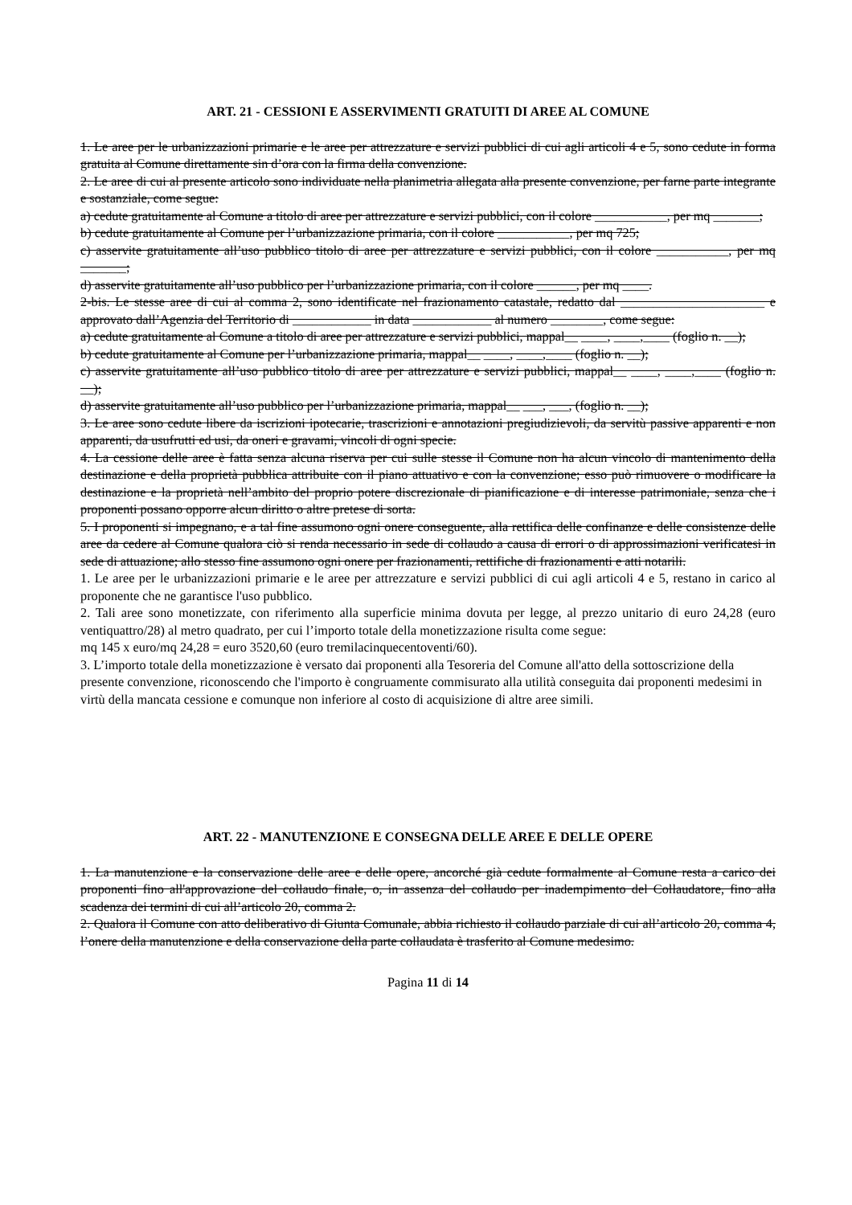ART. 21 - CESSIONI E ASSERVIMENTI GRATUITI DI AREE AL COMUNE
1. Le aree per le urbanizzazioni primarie e le aree per attrezzature e servizi pubblici di cui agli articoli 4 e 5, sono cedute in forma gratuita al Comune direttamente sin d’ora con la firma della convenzione.
2. Le aree di cui al presente articolo sono individuate nella planimetria allegata alla presente convenzione, per farne parte integrante e sostanziale, come segue:
a) cedute gratuitamente al Comune a titolo di aree per attrezzature e servizi pubblici, con il colore ___________, per mq _______;
b) cedute gratuitamente al Comune per l’urbanizzazione primaria, con il colore ___________, per mq 725;
c) asservite gratuitamente all’uso pubblico titolo di aree per attrezzature e servizi pubblici, con il colore ___________, per mq _______;
d) asservite gratuitamente all’uso pubblico per l’urbanizzazione primaria, con il colore ______, per mq ____.
2-bis. Le stesse aree di cui al comma 2, sono identificate nel frazionamento catastale, redatto dal ______________________ e approvato dall’Agenzia del Territorio di ____________ in data ____________ al numero ________, come segue:
a) cedute gratuitamente al Comune a titolo di aree per attrezzature e servizi pubblici, mappal__ ____, ____,____ (foglio n. __);
b) cedute gratuitamente al Comune per l’urbanizzazione primaria, mappal__ ____, ____,____ (foglio n. __);
c) asservite gratuitamente all’uso pubblico titolo di aree per attrezzature e servizi pubblici, mappal__ ____, ____,____ (foglio n. __);
d) asservite gratuitamente all’uso pubblico per l’urbanizzazione primaria, mappal__ ___, ___, (foglio n. __);
3. Le aree sono cedute libere da iscrizioni ipotecarie, trascrizioni e annotazioni pregiudizievoli, da servitù passive apparenti e non apparenti, da usufrutti ed usi, da oneri e gravami, vincoli di ogni specie.
4. La cessione delle aree è fatta senza alcuna riserva per cui sulle stesse il Comune non ha alcun vincolo di mantenimento della destinazione e della proprietà pubblica attribuite con il piano attuativo e con la convenzione; esso può rimuovere o modificare la destinazione e la proprietà nell’ambito del proprio potere discrezionale di pianificazione e di interesse patrimoniale, senza che i proponenti possano opporre alcun diritto o altre pretese di sorta.
5. I proponenti si impegnano, e a tal fine assumono ogni onere conseguente, alla rettifica delle confinanze e delle consistenze delle aree da cedere al Comune qualora ciò si renda necessario in sede di collaudo a causa di errori o di approssimazioni verificatesi in sede di attuazione; allo stesso fine assumono ogni onere per frazionamenti, rettifiche di frazionamenti e atti notarili.
1. Le aree per le urbanizzazioni primarie e le aree per attrezzature e servizi pubblici di cui agli articoli 4 e 5, restano in carico al proponente che ne garantisce l'uso pubblico.
2. Tali aree sono monetizzate, con riferimento alla superficie minima dovuta per legge, al prezzo unitario di euro 24,28 (euro ventiquattro/28) al metro quadrato, per cui l’importo totale della monetizzazione risulta come segue:
mq 145 x euro/mq 24,28 = euro 3520,60 (euro tremilacinquecentoventi/60).
3. L’importo totale della monetizzazione è versato dai proponenti alla Tesoreria del Comune all'atto della sottoscrizione della presente convenzione, riconoscendo che l'importo è congruamente commisurato alla utilità conseguita dai proponenti medesimi in virtù della mancata cessione e comunque non inferiore al costo di acquisizione di altre aree simili.
ART. 22 - MANUTENZIONE E CONSEGNA DELLE AREE E DELLE OPERE
1. La manutenzione e la conservazione delle aree e delle opere, ancorché già cedute formalmente al Comune resta a carico dei proponenti fino all'approvazione del collaudo finale, o, in assenza del collaudo per inadempimento del Collaudatore, fino alla scadenza dei termini di cui all’articolo 20, comma 2.
2. Qualora il Comune con atto deliberativo di Giunta Comunale, abbia richiesto il collaudo parziale di cui all’articolo 20, comma 4, l’onere della manutenzione e della conservazione della parte collaudata è trasferito al Comune medesimo.
Pagina 11 di 14